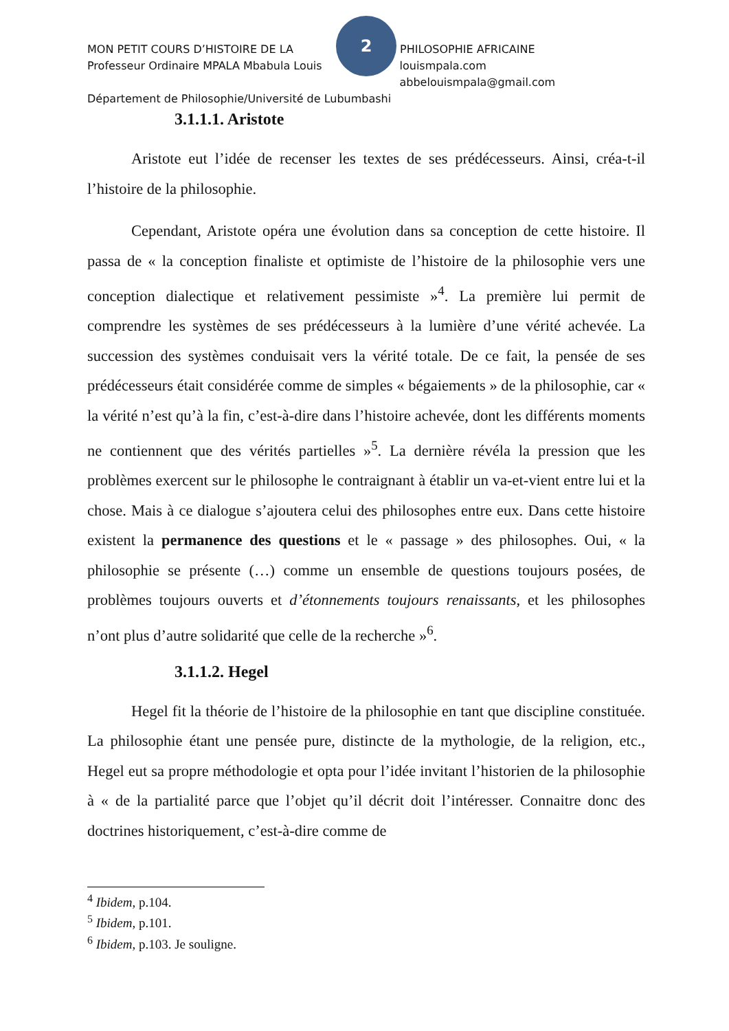2
MON PETIT COURS D’HISTOIRE DE LA PHILOSOPHIE AFRICAINE
Professeur Ordinaire MPALA Mbabula Louis louismpala.com abbelouismpala@gmail.com
Département de Philosophie/Université de Lubumbashi
3.1.1.1. Aristote
Aristote eut l’idée de recenser les textes de ses prédécesseurs. Ainsi, créa-t-il l’histoire de la philosophie.
Cependant, Aristote opéra une évolution dans sa conception de cette histoire. Il passa de « la conception finaliste et optimiste de l’histoire de la philosophie vers une conception dialectique et relativement pessimiste »<sup>4</sup>. La première lui permit de comprendre les systèmes de ses prédécesseurs à la lumière d’une vérité achevée. La succession des systèmes conduisait vers la vérité totale. De ce fait, la pensée de ses prédécesseurs était considérée comme de simples « bégaiements » de la philosophie, car « la vérité n’est qu’à la fin, c’est-à-dire dans l’histoire achevée, dont les différents moments ne contiennent que des vérités partielles »<sup>5</sup>. La dernière révéla la pression que les problèmes exercent sur le philosophe le contraignant à établir un va-et-vient entre lui et la chose. Mais à ce dialogue s’ajoutera celui des philosophes entre eux. Dans cette histoire existent la permanence des questions et le « passage » des philosophes. Oui, « la philosophie se présente (…) comme un ensemble de questions toujours posées, de problèmes toujours ouverts et d’étonnements toujours renaissants, et les philosophes n’ont plus d’autre solidarité que celle de la recherche »<sup>6</sup>.
3.1.1.2. Hegel
Hegel fit la théorie de l’histoire de la philosophie en tant que discipline constituée. La philosophie étant une pensée pure, distincte de la mythologie, de la religion, etc., Hegel eut sa propre méthodologie et opta pour l’idée invitant l’historien de la philosophie à « de la partialité parce que l’objet qu’il décrit doit l’intéresser. Connaitre donc des doctrines historiquement, c’est-à-dire comme de
<sup>4</sup> Ibidem, p.104.
<sup>5</sup> Ibidem, p.101.
<sup>6</sup> Ibidem, p.103. Je souligne.